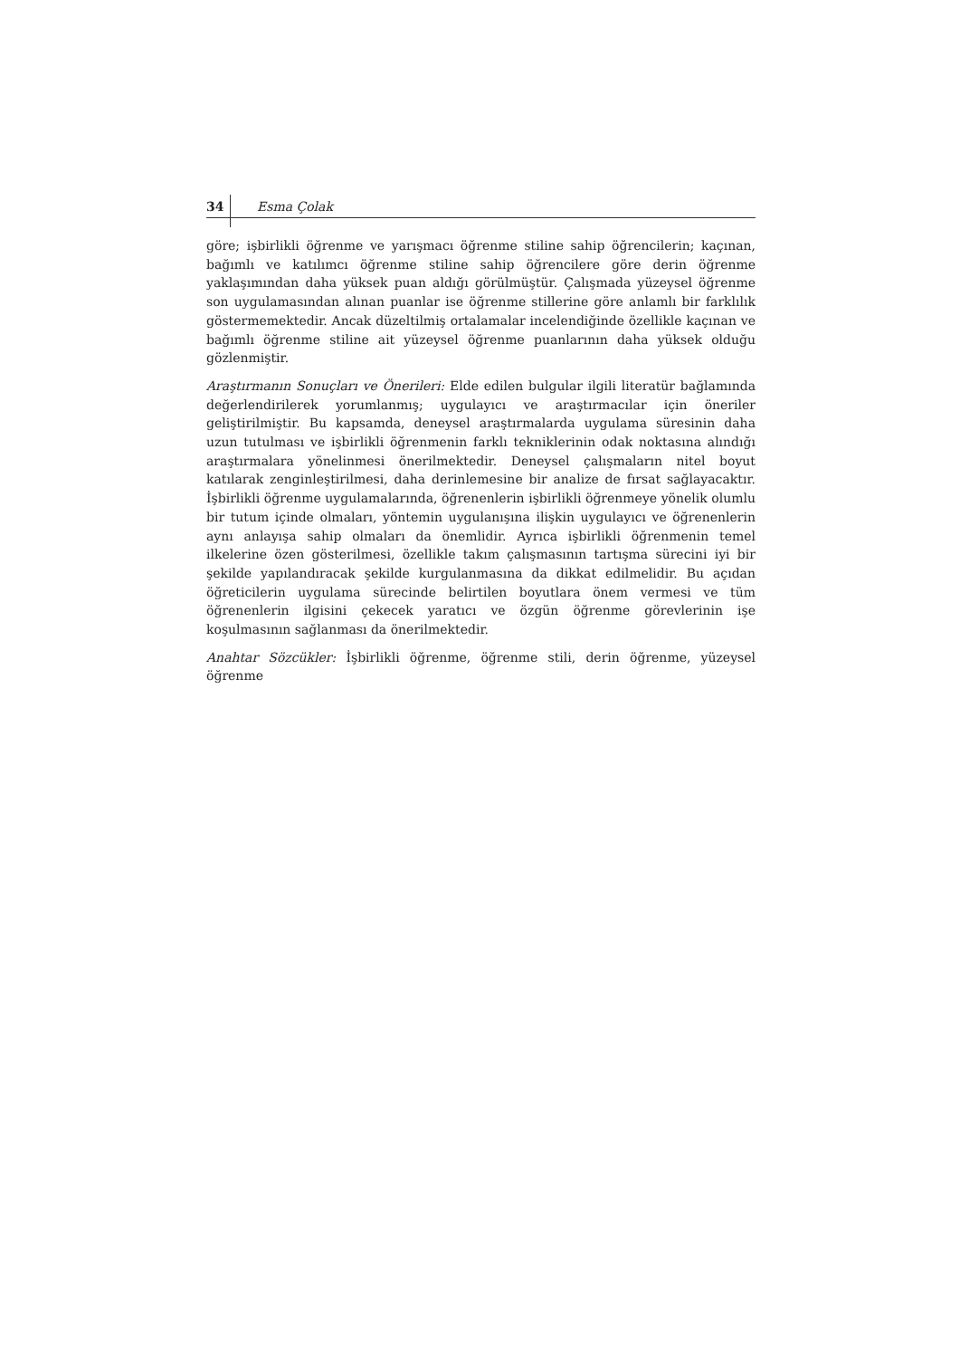34 Esma Çolak
göre; işbirlikli öğrenme ve yarışmacı öğrenme stiline sahip öğrencilerin; kaçınan, bağımlı ve katılımcı öğrenme stiline sahip öğrencilere göre derin öğrenme yaklaşımından daha yüksek puan aldığı görülmüştür. Çalışmada yüzeysel öğrenme son uygulamasından alınan puanlar ise öğrenme stillerine göre anlamlı bir farklılık göstermemektedir. Ancak düzeltilmiş ortalamalar incelendiğinde özellikle kaçınan ve bağımlı öğrenme stiline ait yüzeysel öğrenme puanlarının daha yüksek olduğu gözlenmiştir.
Araştırmanın Sonuçları ve Önerileri: Elde edilen bulgular ilgili literatür bağlamında değerlendirilerek yorumlanmış; uygulayıcı ve araştırmacılar için öneriler geliştirilmiştir. Bu kapsamda, deneysel araştırmalarda uygulama süresinin daha uzun tutulması ve işbirlikli öğrenmenin farklı tekniklerinin odak noktasına alındığı araştırmalara yönelinmesi önerilmektedir. Deneysel çalışmaların nitel boyut katılarak zenginleştirilmesi, daha derinlemesine bir analize de fırsat sağlayacaktır. İşbirlikli öğrenme uygulamalarında, öğrenenlerin işbirlikli öğrenmeye yönelik olumlu bir tutum içinde olmaları, yöntemin uygulanışına ilişkin uygulayıcı ve öğrenenlerin aynı anlayışa sahip olmaları da önemlidir. Ayrıca işbirlikli öğrenmenin temel ilkelerine özen gösterilmesi, özellikle takım çalışmasının tartışma sürecini iyi bir şekilde yapılandıracak şekilde kurgulanmasına da dikkat edilmelidir. Bu açıdan öğreticilerin uygulama sürecinde belirtilen boyutlara önem vermesi ve tüm öğrenenlerin ilgisini çekecek yaratıcı ve özgün öğrenme görevlerinin işe koşulmasının sağlanması da önerilmektedir.
Anahtar Sözcükler: İşbirlikli öğrenme, öğrenme stili, derin öğrenme, yüzeysel öğrenme